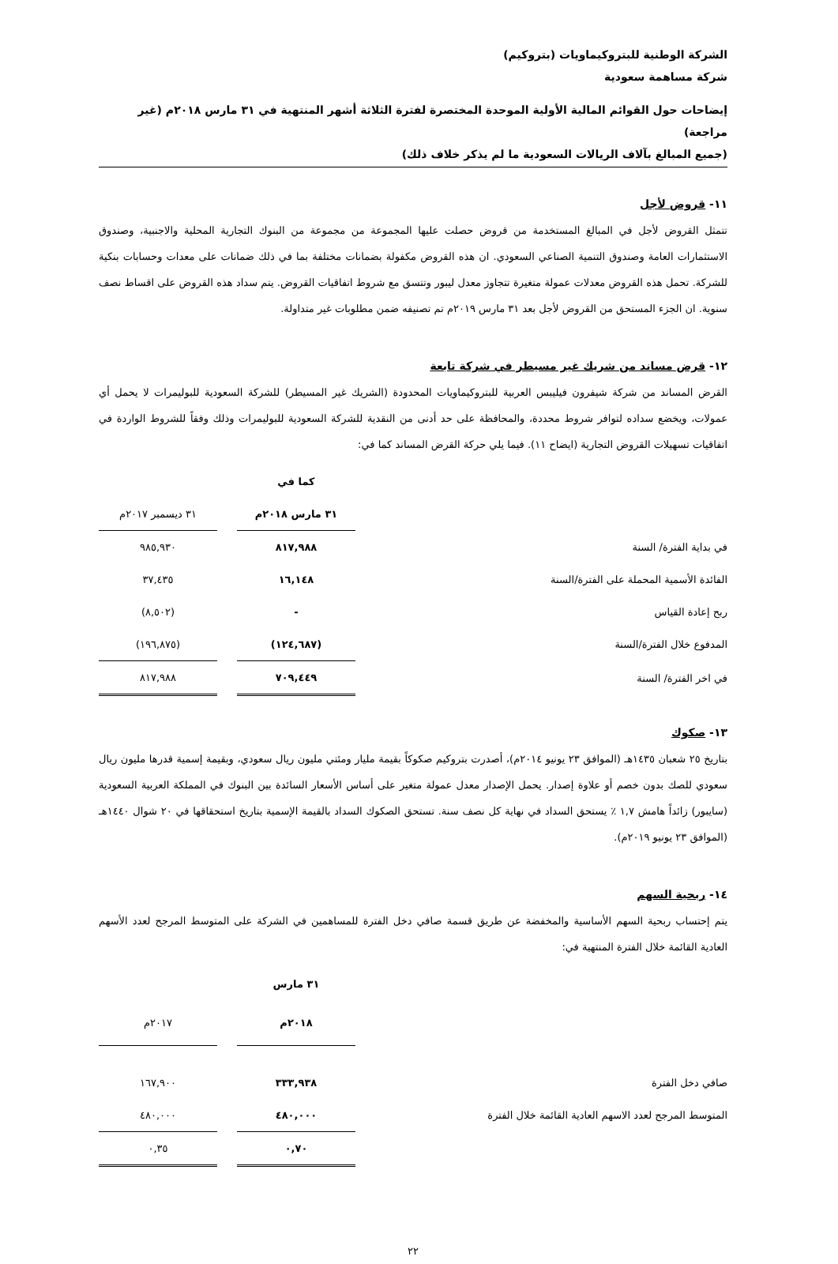الشركة الوطنية للبتروكيماويات (بتروكيم)
شركة مساهمة سعودية
إيضاحات حول القوائم المالية الأولية الموحدة المختصرة لفترة الثلاثة أشهر المنتهية في ٣١ مارس ٢٠١٨م (غير مراجعة)
(جميع المبالغ بآلاف الريالات السعودية ما لم يذكر خلاف ذلك)
١١- قروض لأجل
تتمثل القروض لأجل في المبالغ المستخدمة من قروض حصلت عليها المجموعة من مجموعة من البنوك التجارية المحلية والاجنبية، وصندوق الاستثمارات العامة وصندوق التنمية الصناعي السعودي. ان هذه القروض مكفولة بضمانات مختلفة بما في ذلك ضمانات على معدات وحسابات بنكية للشركة. تحمل هذه القروض معدلات عمولة متغيرة تتجاوز معدل ليبور وتتسق مع شروط اتفاقيات القروض. يتم سداد هذه القروض على اقساط نصف سنوية. ان الجزء المستحق من القروض لأجل بعد ٣١ مارس ٢٠١٩م تم تصنيفه ضمن مطلوبات غير متداولة.
١٢- قرض مساند من شريك غير مسيطر في شركة تابعة
القرض المساند من شركة شيفرون فيليبس العربية للبتروكيماويات المحدودة (الشريك غير المسيطر) للشركة السعودية للبوليمرات لا يحمل أي عمولات، ويخضع سداده لتوافر شروط محددة، والمحافظة على حد أدنى من النقدية للشركة السعودية للبوليمرات وذلك وفقاً للشروط الواردة في اتفاقيات تسهيلات القروض التجارية (ايضاح ١١). فيما يلي حركة القرض المساند كما في:
| | كما في | | |
| | ٣١ مارس ٢٠١٨م | | ٣١ ديسمبر ٢٠١٧م |
| في بداية الفترة/ السنة | ٨١٧,٩٨٨ | | ٩٨٥,٩٣٠ |
| الفائدة الأسمية المحملة على الفترة/السنة | ١٦,١٤٨ | | ٣٧,٤٣٥ |
| ربح إعادة القياس | - | | (٨,٥٠٢) |
| المدفوع خلال الفترة/السنة | (١٢٤,٦٨٧) | | (١٩٦,٨٧٥) |
| في اخر الفترة/ السنة | ٧٠٩,٤٤٩ | | ٨١٧,٩٨٨ |
١٣- صكوك
بتاريخ ٢٥ شعبان ١٤٣٥هـ (الموافق ٢٣ يونيو ٢٠١٤م)، أصدرت بتروكيم صكوكاً بقيمة مليار ومئتي مليون ريال سعودي، وبقيمة إسمية قدرها مليون ريال سعودي للصك بدون خصم أو علاوة إصدار. يحمل الإصدار معدل عمولة متغير على أساس الأسعار السائدة بين البنوك في المملكة العربية السعودية (سايبور) زائداً هامش ١,٧ ٪ يستحق السداد في نهاية كل نصف سنة. تستحق الصكوك السداد بالقيمة الإسمية بتاريخ استحقاقها في ٢٠ شوال ١٤٤٠هـ (الموافق ٢٣ يونيو ٢٠١٩م).
١٤- ربحية السهم
يتم إحتساب ربحية السهم الأساسية والمخفضة عن طريق قسمة صافي دخل الفترة للمساهمين في الشركة على المتوسط المرجح لعدد الأسهم العادية القائمة خلال الفترة المنتهية في:
| | ٣١ مارس | | |
| | ٢٠١٨م | | ٢٠١٧م |
| صافي دخل الفترة | ٣٣٣,٩٣٨ | | ١٦٧,٩٠٠ |
| المتوسط المرجح لعدد الاسهم العادية القائمة خلال الفترة | ٤٨٠,٠٠٠ | | ٤٨٠,٠٠٠ |
| | ٠,٧٠ | | ٠,٣٥ |
٢٢